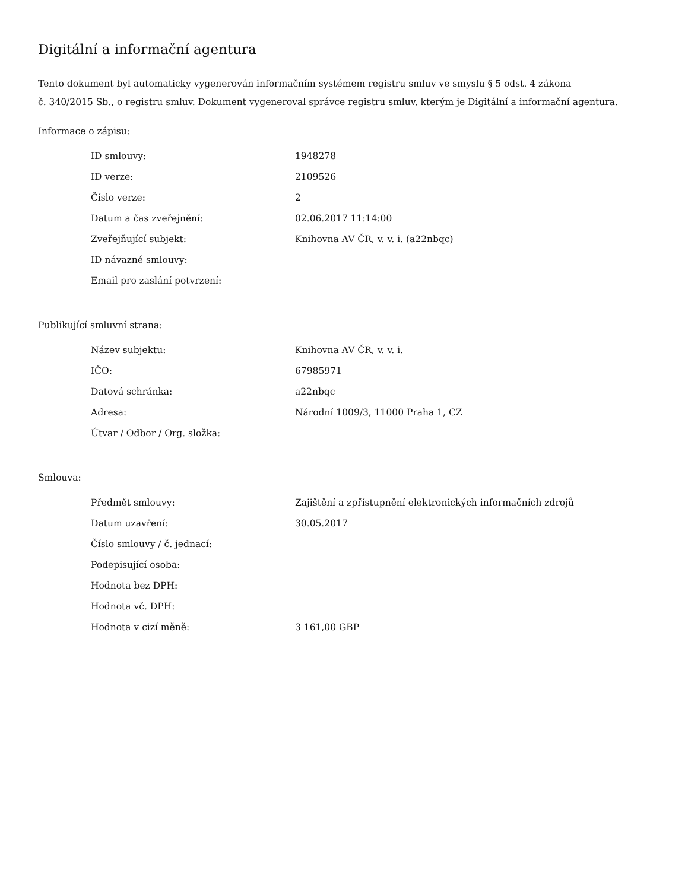Digitální a informační agentura
Tento dokument byl automaticky vygenerován informačním systémem registru smluv ve smyslu § 5 odst. 4 zákona
č. 340/2015 Sb., o registru smluv. Dokument vygeneroval správce registru smluv, kterým je Digitální a informační agentura.
Informace o zápisu:
| ID smlouvy: | 1948278 |
| ID verze: | 2109526 |
| Číslo verze: | 2 |
| Datum a čas zveřejnění: | 02.06.2017 11:14:00 |
| Zveřejňující subjekt: | Knihovna AV ČR, v. v. i. (a22nbqc) |
| ID návazné smlouvy: | |
| Email pro zaslání potvrzení: | |
Publikující smluvní strana:
| Název subjektu: | Knihovna AV ČR, v. v. i. |
| IČO: | 67985971 |
| Datová schránka: | a22nbqc |
| Adresa: | Národní 1009/3, 11000 Praha 1, CZ |
| Útvar / Odbor / Org. složka: | |
Smlouva:
| Předmět smlouvy: | Zajištění a zpřístupnění elektronických informačních zdrojů |
| Datum uzavření: | 30.05.2017 |
| Číslo smlouvy / č. jednací: | |
| Podepisující osoba: | |
| Hodnota bez DPH: | |
| Hodnota vč. DPH: | |
| Hodnota v cizí měně: | 3 161,00 GBP |